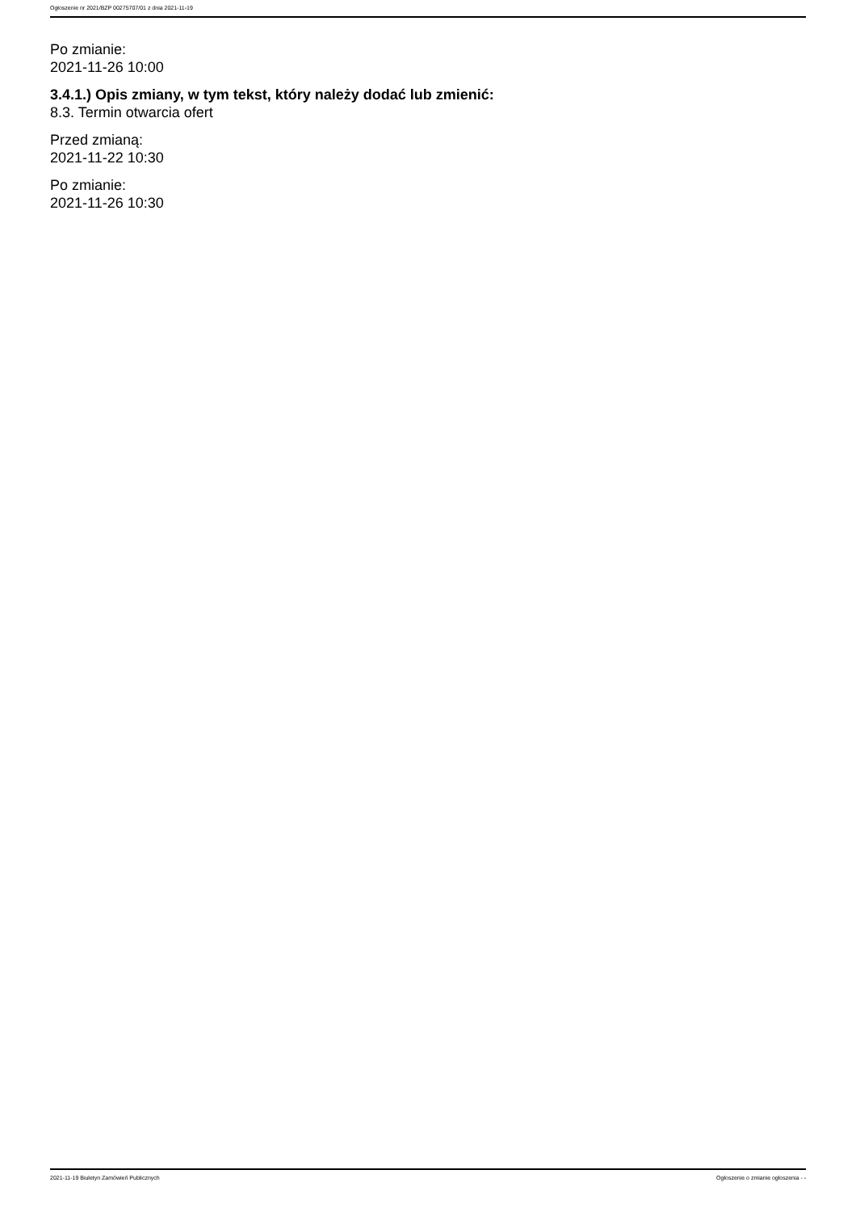Ogłoszenie nr 2021/BZP 00275707/01 z dnia 2021-11-19
Po zmianie:
2021-11-26 10:00
3.4.1.) Opis zmiany, w tym tekst, który należy dodać lub zmienić:
8.3. Termin otwarcia ofert
Przed zmianą:
2021-11-22 10:30
Po zmianie:
2021-11-26 10:30
2021-11-19 Biuletyn Zamówień Publicznych Ogłoszenie o zmianie ogłoszenia - -